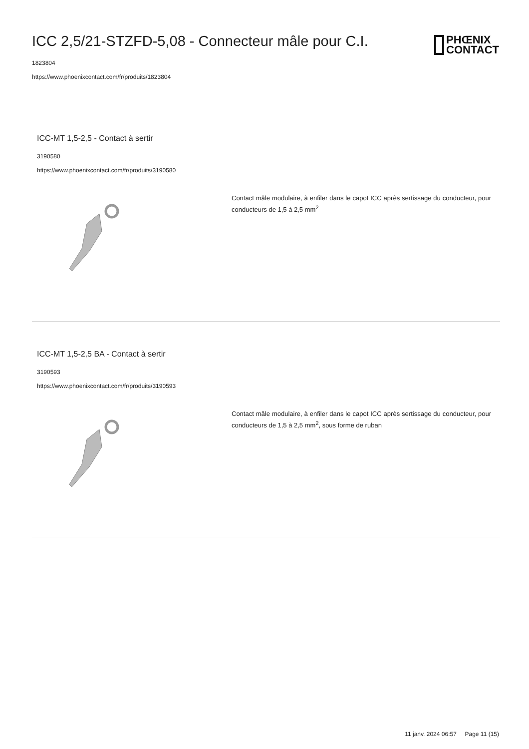ICC 2,5/21-STZFD-5,08 - Connecteur mâle pour C.I.
1823804
https://www.phoenixcontact.com/fr/produits/1823804
PHŒNIX
CONTACT
ICC-MT 1,5-2,5 - Contact à sertir
3190580
https://www.phoenixcontact.com/fr/produits/3190580
Contact mâle modulaire, à enfiler dans le capot ICC après sertissage du conducteur, pour conducteurs de 1,5 à 2,5 mm<sup>2</sup>
ICC-MT 1,5-2,5 BA - Contact à sertir
3190593
https://www.phoenixcontact.com/fr/produits/3190593
Contact mâle modulaire, à enfiler dans le capot ICC après sertissage du conducteur, pour conducteurs de 1,5 à 2,5 mm<sup>2</sup>, sous forme de ruban
11 janv. 2024 06:57 Page 11 (15)